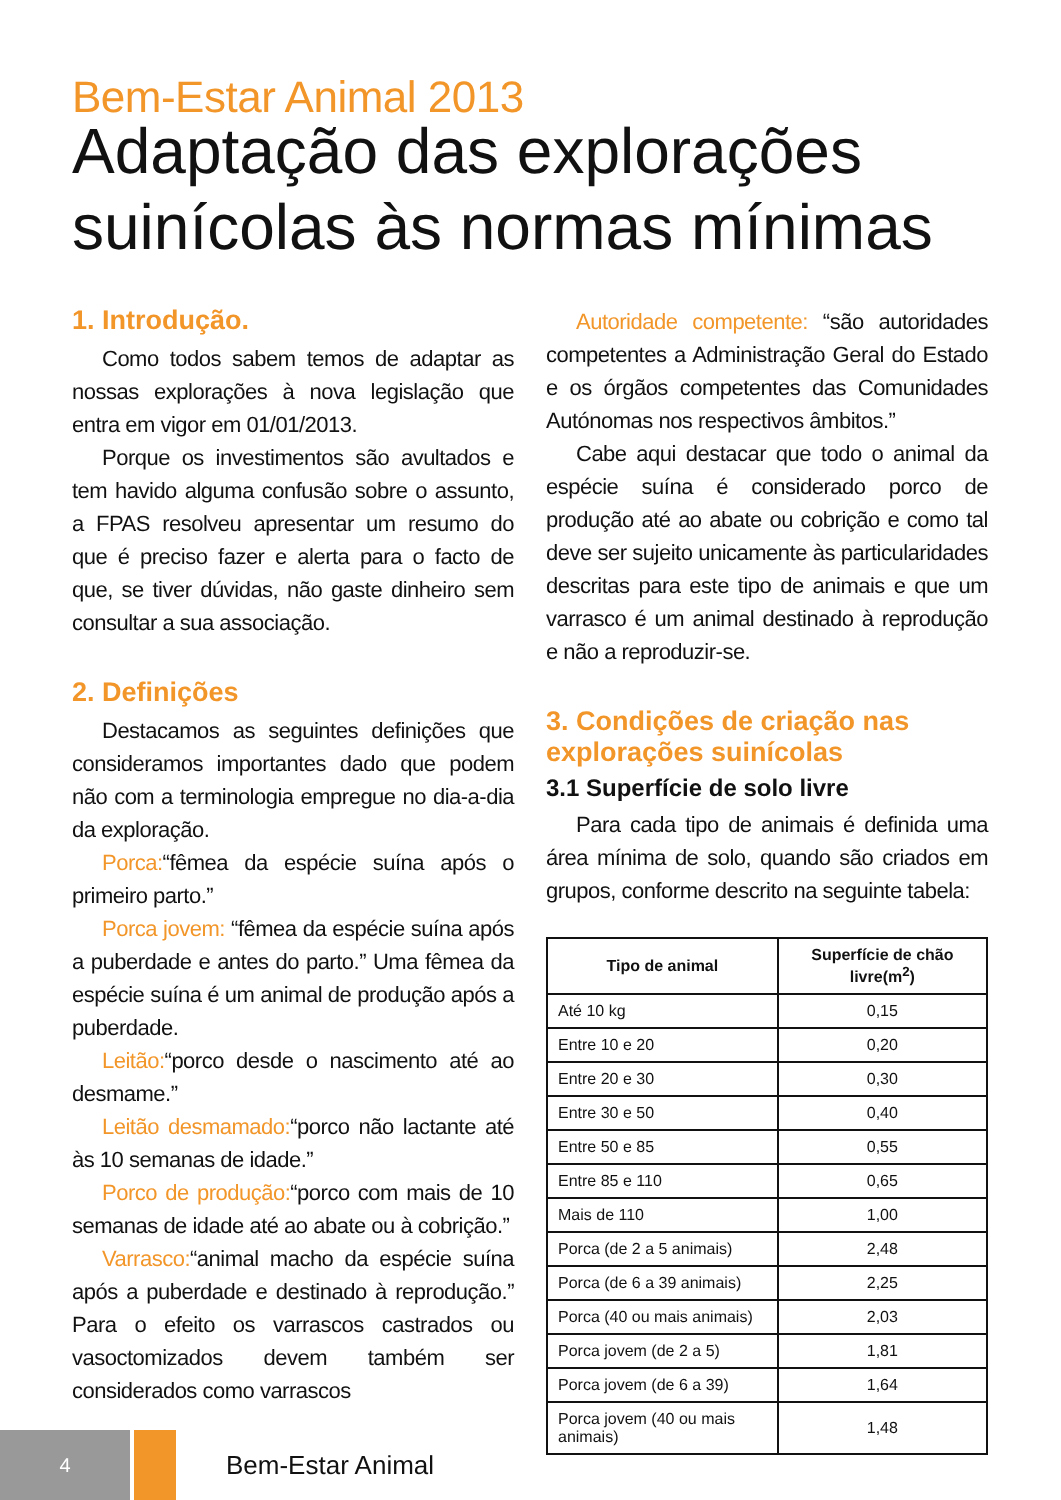Bem-Estar Animal 2013
Adaptação das explorações suinícolas às normas mínimas
1. Introdução.
Como todos sabem temos de adaptar as nossas explorações à nova legislação que entra em vigor em 01/01/2013.
Porque os investimentos são avultados e tem havido alguma confusão sobre o assunto, a FPAS resolveu apresentar um resumo do que é preciso fazer e alerta para o facto de que, se tiver dúvidas, não gaste dinheiro sem consultar a sua associação.
2. Definições
Destacamos as seguintes definições que consideramos importantes dado que podem não com a terminologia empregue no dia-a-dia da exploração.
Porca:“fêmea da espécie suína após o primeiro parto.”
Porca jovem: “fêmea da espécie suína após a puberdade e antes do parto.” Uma fêmea da espécie suína é um animal de produção após a puberdade.
Leitão:“porco desde o nascimento até ao desmame.”
Leitão desmamado:“porco não lactante até às 10 semanas de idade.”
Porco de produção:“porco com mais de 10 semanas de idade até ao abate ou à cobrição.”
Varrasco:“animal macho da espécie suína após a puberdade e destinado à reprodução.” Para o efeito os varrascos castrados ou vasoctomizados devem também ser considerados como varrascos
Autoridade competente: “são autoridades competentes a Administração Geral do Estado e os órgãos competentes das Comunidades Autónomas nos respectivos âmbitos.”
Cabe aqui destacar que todo o animal da espécie suína é considerado porco de produção até ao abate ou cobrição e como tal deve ser sujeito unicamente às particularidades descritas para este tipo de animais e que um varrasco é um animal destinado à reprodução e não a reproduzir-se.
3. Condições de criação nas explorações suinícolas
3.1 Superfície de solo livre
Para cada tipo de animais é definida uma área mínima de solo, quando são criados em grupos, conforme descrito na seguinte tabela:
| Tipo de animal | Superfície de chão livre(m<sup>2</sup>) |
| --- | --- |
| Até 10 kg | 0,15 |
| Entre 10 e 20 | 0,20 |
| Entre 20 e 30 | 0,30 |
| Entre 30 e 50 | 0,40 |
| Entre 50 e 85 | 0,55 |
| Entre 85 e 110 | 0,65 |
| Mais de 110 | 1,00 |
| Porca (de 2 a 5 animais) | 2,48 |
| Porca (de 6 a 39 animais) | 2,25 |
| Porca (40 ou mais animais) | 2,03 |
| Porca jovem (de 2 a 5) | 1,81 |
| Porca jovem (de 6 a 39) | 1,64 |
| Porca jovem (40 ou mais animais) | 1,48 |
4
Bem-Estar Animal